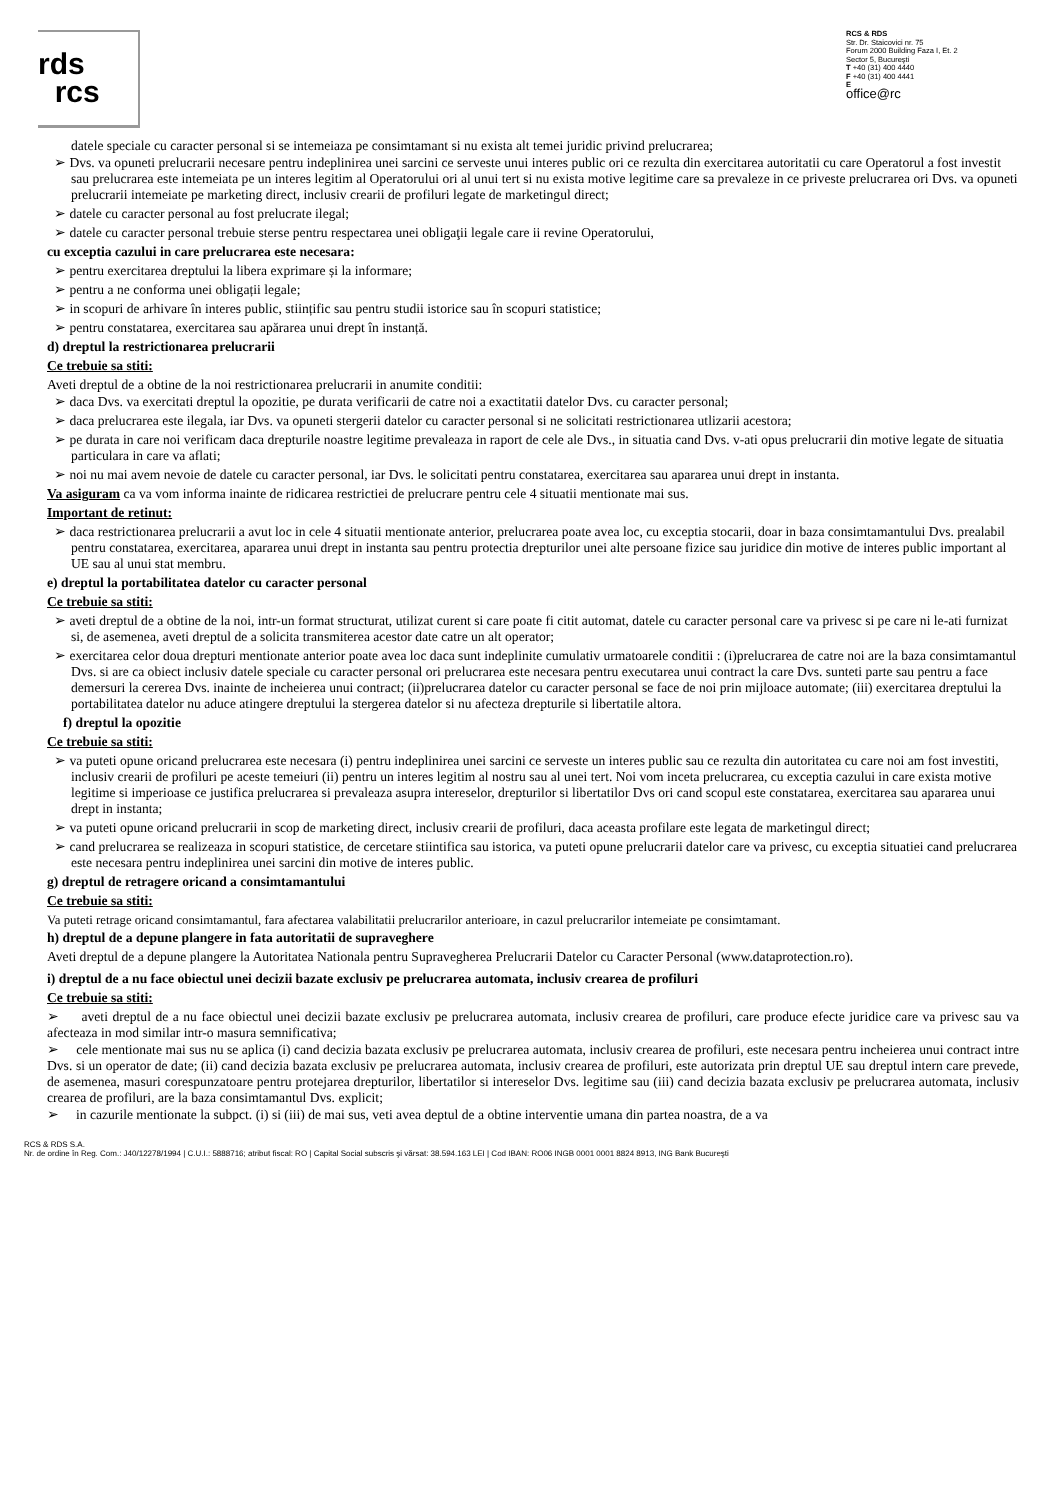rds
rcs
RCS & RDS
Str. Dr. Staicovici nr. 75
Forum 2000 Building Faza I, Et. 2
Sector 5, Bucureşti
T +40 (31) 400 4440
F +40 (31) 400 4441
E
office@rc
datele speciale cu caracter personal si se intemeiaza pe consimtamant si nu exista alt temei juridic privind prelucrarea;
➢ Dvs. va opuneti prelucrarii necesare pentru indeplinirea unei sarcini ce serveste unui interes public ori ce rezulta din exercitarea autoritatii cu care Operatorul a fost investit sau prelucrarea este intemeiata pe un interes legitim al Operatorului ori al unui tert si nu exista motive legitime care sa prevaleze in ce priveste prelucrarea ori Dvs. va opuneti prelucrarii intemeiate pe marketing direct, inclusiv crearii de profiluri legate de marketingul direct;
➢ datele cu caracter personal au fost prelucrate ilegal;
➢ datele cu caracter personal trebuie sterse pentru respectarea unei obligaţii legale care ii revine Operatorului,
cu exceptia cazului in care prelucrarea este necesara:
➢ pentru exercitarea dreptului la libera exprimare și la informare;
➢ pentru a ne conforma unei obligații legale;
➢ in scopuri de arhivare în interes public, stiințific sau pentru studii istorice sau în scopuri statistice;
➢ pentru constatarea, exercitarea sau apărarea unui drept în instanță.
d) dreptul la restrictionarea prelucrarii
Ce trebuie sa stiti:
Aveti dreptul de a obtine de la noi restrictionarea prelucrarii in anumite conditii:
➢ daca Dvs. va exercitati dreptul la opozitie, pe durata verificarii de catre noi a exactitatii datelor Dvs. cu caracter personal;
➢ daca prelucrarea este ilegala, iar Dvs. va opuneti stergerii datelor cu caracter personal si ne solicitati restrictionarea utlizarii acestora;
➢ pe durata in care noi verificam daca drepturile noastre legitime prevaleaza in raport de cele ale Dvs., in situatia cand Dvs. v-ati opus prelucrarii din motive legate de situatia particulara in care va aflati;
➢ noi nu mai avem nevoie de datele cu caracter personal, iar Dvs. le solicitati pentru constatarea, exercitarea sau apararea unui drept in instanta.
Va asiguram ca va vom informa inainte de ridicarea restrictiei de prelucrare pentru cele 4 situatii mentionate mai sus.
Important de retinut:
➢ daca restrictionarea prelucrarii a avut loc in cele 4 situatii mentionate anterior, prelucrarea poate avea loc, cu exceptia stocarii, doar in baza consimtamantului Dvs. prealabil pentru constatarea, exercitarea, apararea unui drept in instanta sau pentru protectia drepturilor unei alte persoane fizice sau juridice din motive de interes public important al UE sau al unui stat membru.
e) dreptul la portabilitatea datelor cu caracter personal
Ce trebuie sa stiti:
➢ aveti dreptul de a obtine de la noi, intr-un format structurat, utilizat curent si care poate fi citit automat, datele cu caracter personal care va privesc si pe care ni le-ati furnizat si, de asemenea, aveti dreptul de a solicita transmiterea acestor date catre un alt operator;
➢ exercitarea celor doua drepturi mentionate anterior poate avea loc daca sunt indeplinite cumulativ urmatoarele conditii : (i)prelucrarea de catre noi are la baza consimtamantul Dvs. si are ca obiect inclusiv datele speciale cu caracter personal ori prelucrarea este necesara pentru executarea unui contract la care Dvs. sunteti parte sau pentru a face demersuri la cererea Dvs. inainte de incheierea unui contract; (ii)prelucrarea datelor cu caracter personal se face de noi prin mijloace automate; (iii) exercitarea dreptului la portabilitatea datelor nu aduce atingere dreptului la stergerea datelor si nu afecteza drepturile si libertatile altora.
f) dreptul la opozitie
Ce trebuie sa stiti:
➢ va puteti opune oricand prelucrarea este necesara (i) pentru indeplinirea unei sarcini ce serveste un interes public sau ce rezulta din autoritatea cu care noi am fost investiti, inclusiv crearii de profiluri pe aceste temeiuri (ii) pentru un interes legitim al nostru sau al unei tert. Noi vom inceta prelucrarea, cu exceptia cazului in care exista motive legitime si imperioase ce justifica prelucrarea si prevaleaza asupra intereselor, drepturilor si libertatilor Dvs ori cand scopul este constatarea, exercitarea sau apararea unui drept in instanta;
➢ va puteti opune oricand prelucrarii in scop de marketing direct, inclusiv crearii de profiluri, daca aceasta profilare este legata de marketingul direct;
➢ cand prelucrarea se realizeaza in scopuri statistice, de cercetare stiintifica sau istorica, va puteti opune prelucrarii datelor care va privesc, cu exceptia situatiei cand prelucrarea este necesara pentru indeplinirea unei sarcini din motive de interes public.
g) dreptul de retragere oricand a consimtamantului
Ce trebuie sa stiti:
Va puteti retrage oricand consimtamantul, fara afectarea valabilitatii prelucrarilor anterioare, in cazul prelucrarilor intemeiate pe consimtamant.
h) dreptul de a depune plangere in fata autoritatii de supraveghere
Aveti dreptul de a depune plangere la Autoritatea Nationala pentru Supravegherea Prelucrarii Datelor cu Caracter Personal (www.dataprotection.ro).
i) dreptul de a nu face obiectul unei decizii bazate exclusiv pe prelucrarea automata, inclusiv crearea de profiluri
Ce trebuie sa stiti:
➢ aveti dreptul de a nu face obiectul unei decizii bazate exclusiv pe prelucrarea automata, inclusiv crearea de profiluri, care produce efecte juridice care va privesc sau va afecteaza in mod similar intr-o masura semnificativa;
➢ cele mentionate mai sus nu se aplica (i) cand decizia bazata exclusiv pe prelucrarea automata, inclusiv crearea de profiluri, este necesara pentru incheierea unui contract intre Dvs. si un operator de date; (ii) cand decizia bazata exclusiv pe prelucrarea automata, inclusiv crearea de profiluri, este autorizata prin dreptul UE sau dreptul intern care prevede, de asemenea, masuri corespunzatoare pentru protejarea drepturilor, libertatilor si intereselor Dvs. legitime sau (iii) cand decizia bazata exclusiv pe prelucrarea automata, inclusiv crearea de profiluri, are la baza consimtamantul Dvs. explicit;
➢ in cazurile mentionate la subpct. (i) si (iii) de mai sus, veti avea deptul de a obtine interventie umana din partea noastra, de a va
RCS & RDS S.A.
Nr. de ordine în Reg. Com.: J40/12278/1994 | C.U.I.: 5888716; atribut fiscal: RO | Capital Social subscris şi vărsat: 38.594.163 LEI | Cod IBAN: RO06 INGB 0001 0001 8824 8913, ING Bank Bucureşti